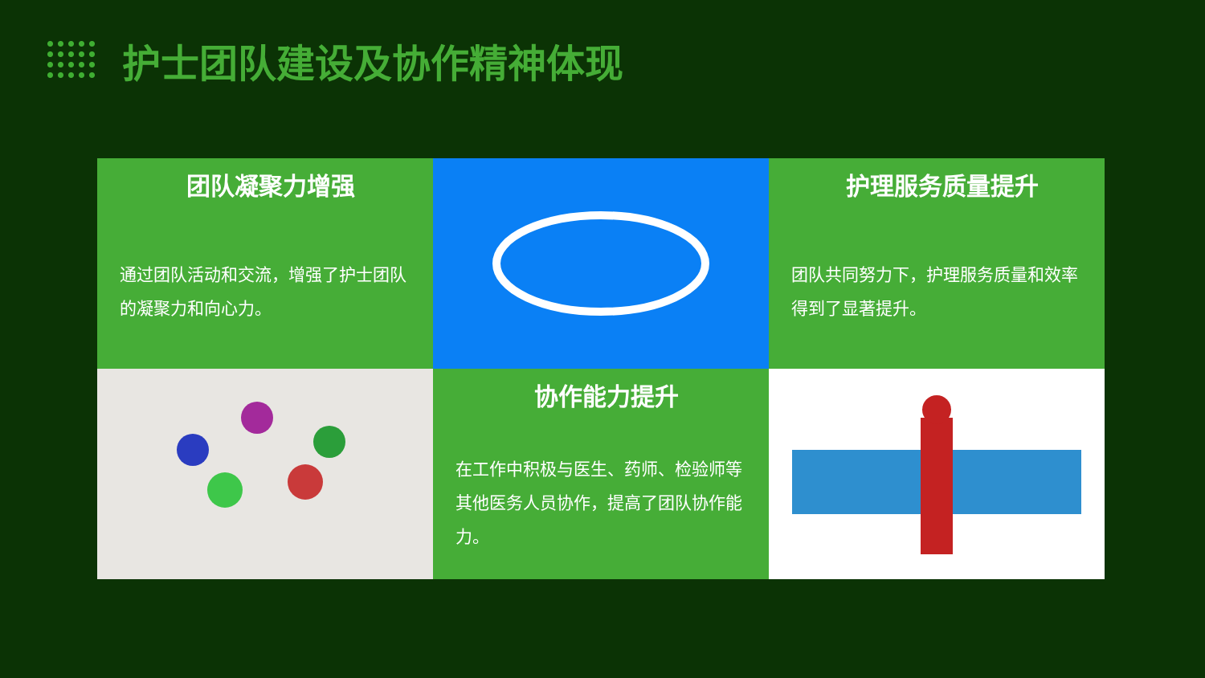护士团队建设及协作精神体现
团队凝聚力增强
通过团队活动和交流，增强了护士团队的凝聚力和向心力。
护理服务质量提升
团队共同努力下，护理服务质量和效率得到了显著提升。
协作能力提升
在工作中积极与医生、药师、检验师等其他医务人员协作，提高了团队协作能力。